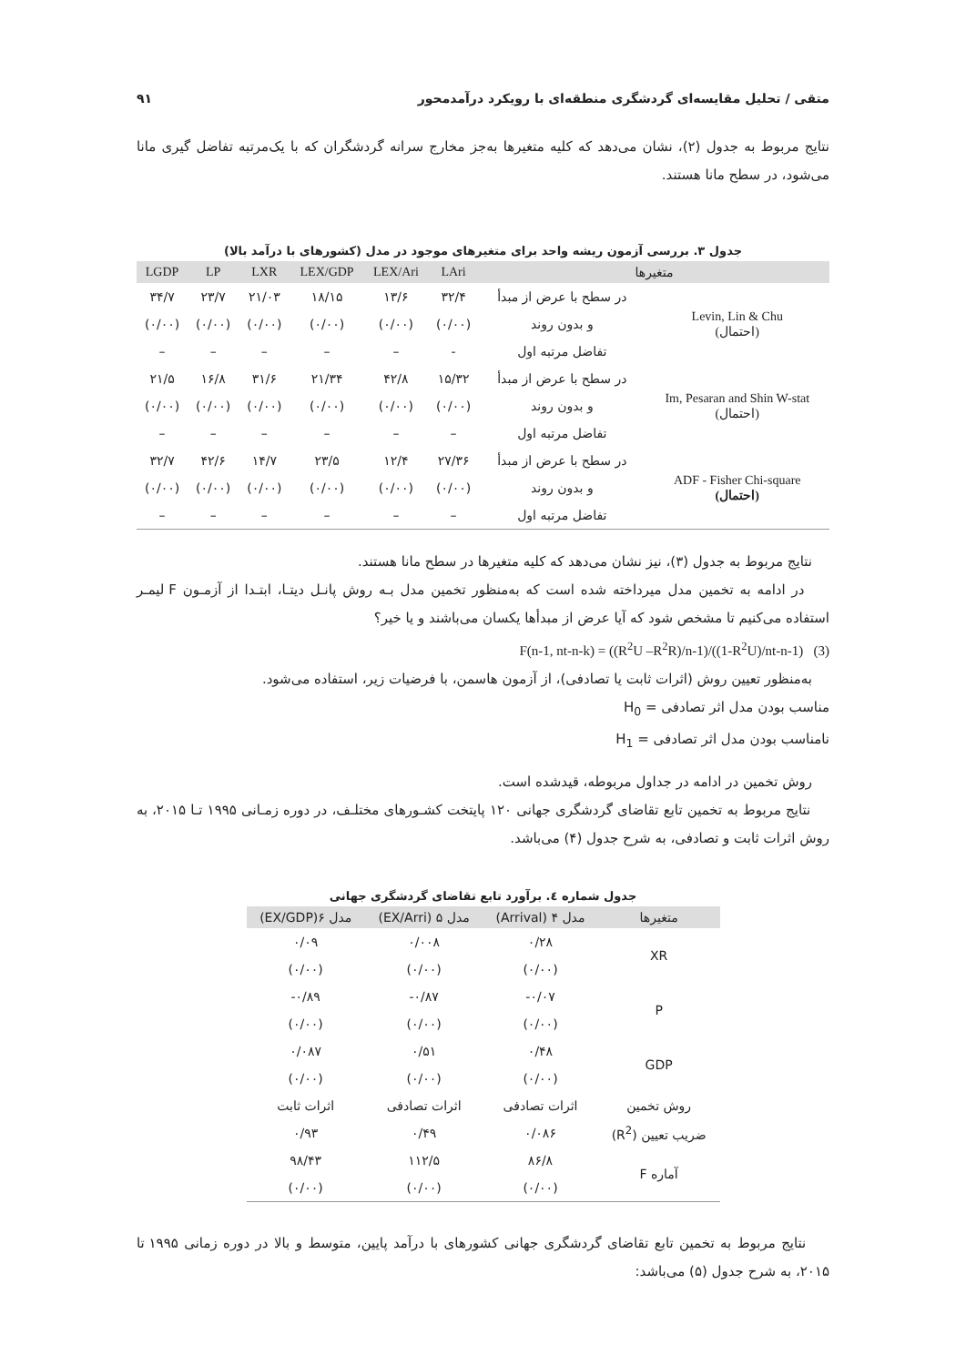متقی / تحلیل مقایسه‌ای گردشگری منطقه‌ای با رویکرد درآمدمحور ۹۱
نتایج مربوط به جدول (۲)، نشان می‌دهد که کلیه متغیرها به‌جز مخارج سرانه گردشگران که با یک‌مرتبه تفاضل گیری مانا می‌شود، در سطح مانا هستند.
جدول ۳. بررسی آزمون ریشه واحد برای متغیرهای موجود در مدل (کشورهای با درآمد بالا)
| متغیرها | | LAri | LEX/Ari | LEX/GDP | LXR | LP | LGDP |
| --- | --- | --- | --- | --- | --- | --- | --- |
| Levin, Lin & Chu (احتمال) | در سطح با عرض از مبدأ | ۳۲/۴ | ۱۳/۶ | ۱۸/۱۵ | ۲۱/۰۳ | ۲۳/۷ | ۳۴/۷ |
| | و بدون روند | (۰/۰۰) | (۰/۰۰) | (۰/۰۰) | (۰/۰۰) | (۰/۰۰) | (۰/۰۰) |
| | تفاضل مرتبه اول | - | – | – | – | – | – |
| Im, Pesaran and Shin W-stat (احتمال) | در سطح با عرض از مبدأ | ۱۵/۳۲ | ۴۲/۸ | ۲۱/۳۴ | ۳۱/۶ | ۱۶/۸ | ۲۱/۵ |
| | و بدون روند | (۰/۰۰) | (۰/۰۰) | (۰/۰۰) | (۰/۰۰) | (۰/۰۰) | (۰/۰۰) |
| | تفاضل مرتبه اول | – | – | – | – | – | – |
| ADF - Fisher Chi-square (احتمال) | در سطح با عرض از مبدأ | ۲۷/۳۶ | ۱۲/۴ | ۲۳/۵ | ۱۴/۷ | ۴۲/۶ | ۳۲/۷ |
| | و بدون روند | (۰/۰۰) | (۰/۰۰) | (۰/۰۰) | (۰/۰۰) | (۰/۰۰) | (۰/۰۰) |
| | تفاضل مرتبه اول | – | – | – | – | – | – |
نتایج مربوط به جدول (۳)، نیز نشان می‌دهد که کلیه متغیرها در سطح مانا هستند.
در ادامه به تخمین مدل میرداخته شده است که به‌منظور تخمین مدل بـه روش پانـل دیتـا، ابتـدا از آزمـون F لیمـر استفاده می‌کنیم تا مشخص شود که آیا عرض از مبدأها یکسان می‌باشند و یا خیر؟
F(n-1, nt-n-k) = ((R<sup>2</sup>U –R<sup>2</sup>R)/n-1)/((1-R<sup>2</sup>U)/nt-n-1) (3)
به‌منظور تعیین روش (اثرات ثابت یا تصادفی)، از آزمون هاسمن، با فرضیات زیر، استفاده می‌شود.
مناسب بودن مدل اثر تصادفی = H<sub>0</sub>
نامناسب بودن مدل اثر تصادفی = H<sub>1</sub>
روش تخمین در ادامه در جداول مربوطه، قیدشده است.
نتایج مربوط به تخمین تابع تقاضای گردشگری جهانی ۱۲۰ پایتخت کشـورهای مختلـف، در دوره زمـانی ۱۹۹۵ تـا ۲۰۱۵، به روش اثرات ثابت و تصادفی، به شرح جدول (۴) می‌باشد.
جدول شماره ٤. برآورد تابع تقاضای گردشگری جهانی
| متغیرها | مدل ۴ (Arrival) | مدل ۵ (EX/Arri) | مدل ۶(EX/GDP) |
| --- | --- | --- | --- |
| XR | ۰/۲۸ | ۰/۰۰۸ | ۰/۰۹ |
| | (۰/۰۰) | (۰/۰۰) | (۰/۰۰) |
| P | ‎-۰/۰۷ | ‎-۰/۸۷ | ‎-۰/۸۹ |
| | (۰/۰۰) | (۰/۰۰) | (۰/۰۰) |
| GDP | ۰/۴۸ | ۰/۵۱ | ۰/۰۸۷ |
| | (۰/۰۰) | (۰/۰۰) | (۰/۰۰) |
| روش تخمین | اثرات تصادفی | اثرات تصادفی | اثرات ثابت |
| ضریب تعیین (R<sup>2</sup>) | ۰/۰۸۶ | ۰/۴۹ | ۰/۹۳ |
| آماره F | ۸۶/۸ | ۱۱۲/۵ | ۹۸/۴۳ |
| | (۰/۰۰) | (۰/۰۰) | (۰/۰۰) |
نتایج مربوط به تخمین تابع تقاضای گردشگری جهانی کشورهای با درآمد پایین، متوسط و بالا در دوره زمانی ۱۹۹۵ تا ۲۰۱۵، به شرح جدول (۵) می‌باشد: